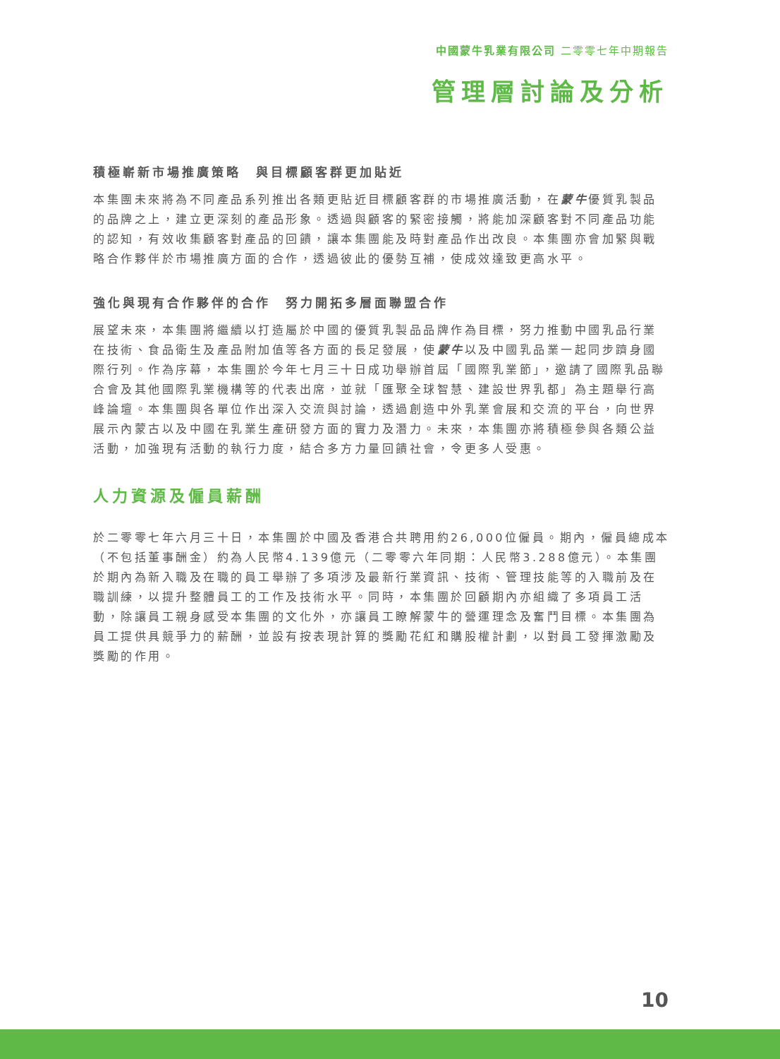中國蒙牛乳業有限公司 二零零七年中期報告
管理層討論及分析
積極嶄新市場推廣策略　與目標顧客群更加貼近
本集團未來將為不同產品系列推出各類更貼近目標顧客群的市場推廣活動，在蒙牛優質乳製品的品牌之上，建立更深刻的產品形象。透過與顧客的緊密接觸，將能加深顧客對不同產品功能的認知，有效收集顧客對產品的回饋，讓本集團能及時對產品作出改良。本集團亦會加緊與戰略合作夥伴於市場推廣方面的合作，透過彼此的優勢互補，使成效達致更高水平。
強化與現有合作夥伴的合作　努力開拓多層面聯盟合作
展望未來，本集團將繼續以打造屬於中國的優質乳製品品牌作為目標，努力推動中國乳品行業在技術、食品衛生及產品附加值等各方面的長足發展，使蒙牛以及中國乳品業一起同步躋身國際行列。作為序幕，本集團於今年七月三十日成功舉辦首屆「國際乳業節」，邀請了國際乳品聯合會及其他國際乳業機構等的代表出席，並就「匯聚全球智慧、建設世界乳都」為主題舉行高峰論壇。本集團與各單位作出深入交流與討論，透過創造中外乳業會展和交流的平台，向世界展示內蒙古以及中國在乳業生產研發方面的實力及潛力。未來，本集團亦將積極參與各類公益活動，加強現有活動的執行力度，結合多方力量回饋社會，令更多人受惠。
人力資源及僱員薪酬
於二零零七年六月三十日，本集團於中國及香港合共聘用約26,000位僱員。期內，僱員總成本（不包括董事酬金）約為人民幣4.139億元（二零零六年同期：人民幣3.288億元）。本集團於期內為新入職及在職的員工舉辦了多項涉及最新行業資訊、技術、管理技能等的入職前及在職訓練，以提升整體員工的工作及技術水平。同時，本集團於回顧期內亦組織了多項員工活動，除讓員工親身感受本集團的文化外，亦讓員工瞭解蒙牛的營運理念及奮鬥目標。本集團為員工提供具競爭力的薪酬，並設有按表現計算的獎勵花紅和購股權計劃，以對員工發揮激勵及獎勵的作用。
10